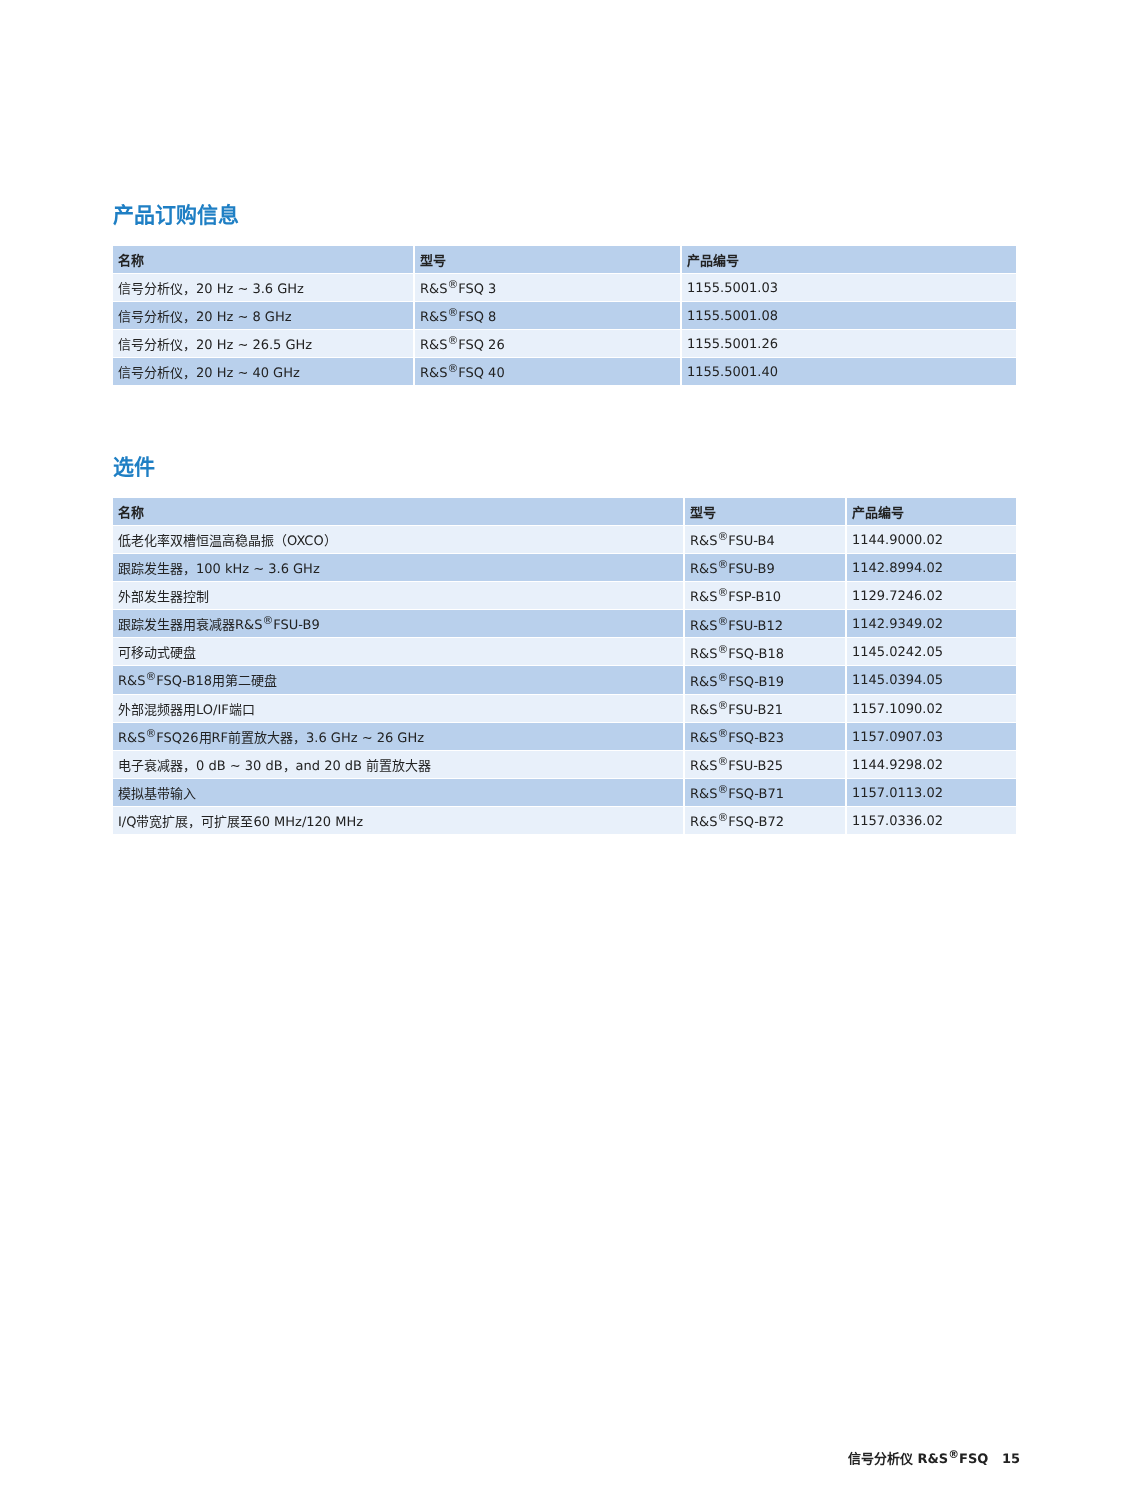产品订购信息
| 名称 | 型号 | 产品编号 |
| --- | --- | --- |
| 信号分析仪，20 Hz ~ 3.6 GHz | R&S<sup>®</sup>FSQ 3 | 1155.5001.03 |
| 信号分析仪，20 Hz ~ 8 GHz | R&S<sup>®</sup>FSQ 8 | 1155.5001.08 |
| 信号分析仪，20 Hz ~ 26.5 GHz | R&S<sup>®</sup>FSQ 26 | 1155.5001.26 |
| 信号分析仪，20 Hz ~ 40 GHz | R&S<sup>®</sup>FSQ 40 | 1155.5001.40 |
选件
| 名称 | 型号 | 产品编号 |
| --- | --- | --- |
| 低老化率双槽恒温高稳晶振（OXCO） | R&S<sup>®</sup>FSU-B4 | 1144.9000.02 |
| 跟踪发生器，100 kHz ~ 3.6 GHz | R&S<sup>®</sup>FSU-B9 | 1142.8994.02 |
| 外部发生器控制 | R&S<sup>®</sup>FSP-B10 | 1129.7246.02 |
| 跟踪发生器用衰减器R&S<sup>®</sup>FSU-B9 | R&S<sup>®</sup>FSU-B12 | 1142.9349.02 |
| 可移动式硬盘 | R&S<sup>®</sup>FSQ-B18 | 1145.0242.05 |
| R&S<sup>®</sup>FSQ-B18用第二硬盘 | R&S<sup>®</sup>FSQ-B19 | 1145.0394.05 |
| 外部混频器用LO/IF端口 | R&S<sup>®</sup>FSU-B21 | 1157.1090.02 |
| R&S<sup>®</sup>FSQ26用RF前置放大器，3.6 GHz ~ 26 GHz | R&S<sup>®</sup>FSQ-B23 | 1157.0907.03 |
| 电子衰减器，0 dB ~ 30 dB，and 20 dB 前置放大器 | R&S<sup>®</sup>FSU-B25 | 1144.9298.02 |
| 模拟基带输入 | R&S<sup>®</sup>FSQ-B71 | 1157.0113.02 |
| I/Q带宽扩展，可扩展至60 MHz/120 MHz | R&S<sup>®</sup>FSQ-B72 | 1157.0336.02 |
信号分析仪 R&S<sup>®</sup>FSQ 15